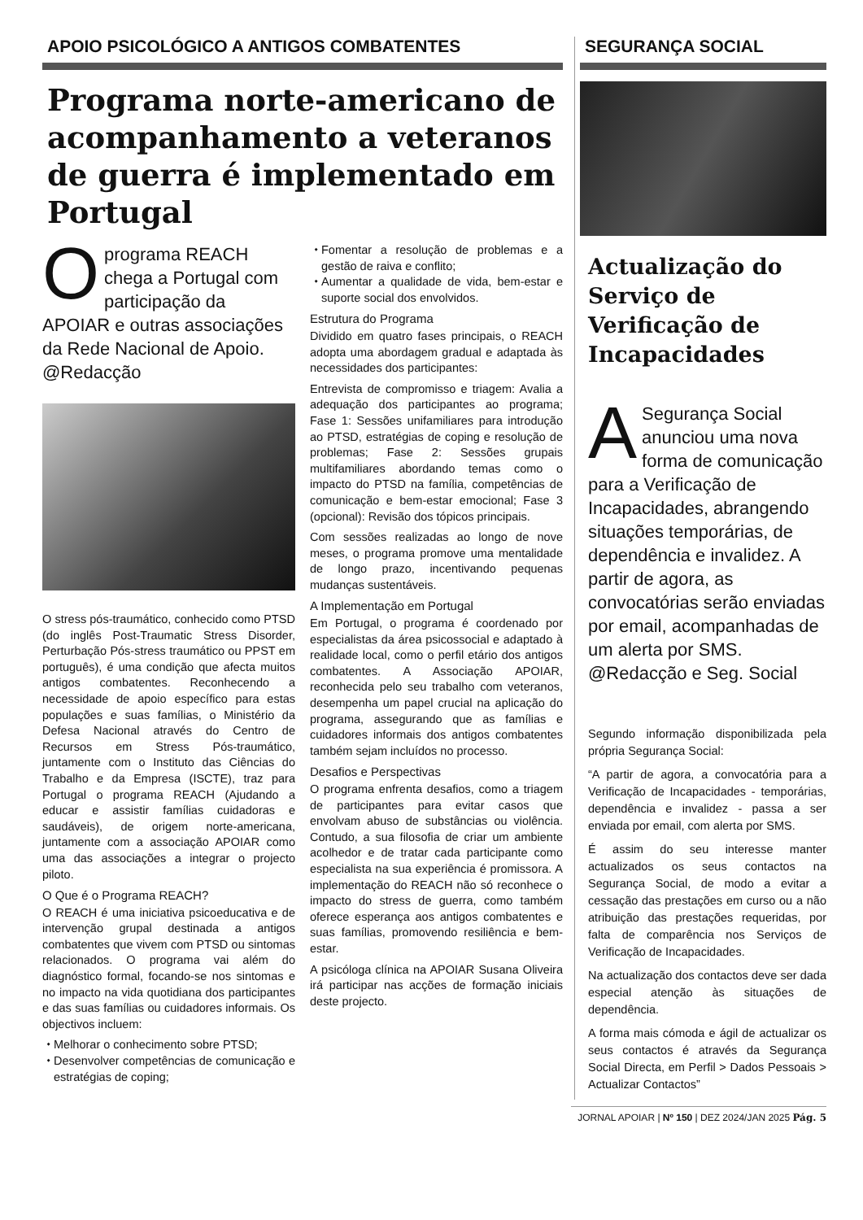APOIO PSICOLÓGICO A ANTIGOS COMBATENTES
Programa norte-americano de acompanhamento a veteranos de guerra é implementado em Portugal
O programa REACH chega a Portugal com participação da APOIAR e outras associações da Rede Nacional de Apoio. @Redacção
O stress pós-traumático, conhecido como PTSD (do inglês Post-Traumatic Stress Disorder, Perturbação Pós-stress traumático ou PPST em português), é uma condição que afecta muitos antigos combatentes. Reconhecendo a necessidade de apoio específico para estas populações e suas famílias, o Ministério da Defesa Nacional através do Centro de Recursos em Stress Pós-traumático, juntamente com o Instituto das Ciências do Trabalho e da Empresa (ISCTE), traz para Portugal o programa REACH (Ajudando a educar e assistir famílias cuidadoras e saudáveis), de origem norte-americana, juntamente com a associação APOIAR como uma das associações a integrar o projecto piloto.
O Que é o Programa REACH?
O REACH é uma iniciativa psicoeducativa e de intervenção grupal destinada a antigos combatentes que vivem com PTSD ou sintomas relacionados. O programa vai além do diagnóstico formal, focando-se nos sintomas e no impacto na vida quotidiana dos participantes e das suas famílias ou cuidadores informais. Os objectivos incluem:
Melhorar o conhecimento sobre PTSD;
Desenvolver competências de comunicação e estratégias de coping;
Fomentar a resolução de problemas e a gestão de raiva e conflito;
Aumentar a qualidade de vida, bem-estar e suporte social dos envolvidos.
Estrutura do Programa
Dividido em quatro fases principais, o REACH adopta uma abordagem gradual e adaptada às necessidades dos participantes:
Entrevista de compromisso e triagem: Avalia a adequação dos participantes ao programa; Fase 1: Sessões unifamiliares para introdução ao PTSD, estratégias de coping e resolução de problemas; Fase 2: Sessões grupais multifamiliares abordando temas como o impacto do PTSD na família, competências de comunicação e bem-estar emocional; Fase 3 (opcional): Revisão dos tópicos principais.
Com sessões realizadas ao longo de nove meses, o programa promove uma mentalidade de longo prazo, incentivando pequenas mudanças sustentáveis.
A Implementação em Portugal
Em Portugal, o programa é coordenado por especialistas da área psicossocial e adaptado à realidade local, como o perfil etário dos antigos combatentes. A Associação APOIAR, reconhecida pelo seu trabalho com veteranos, desempenha um papel crucial na aplicação do programa, assegurando que as famílias e cuidadores informais dos antigos combatentes também sejam incluídos no processo.
Desafios e Perspectivas
O programa enfrenta desafios, como a triagem de participantes para evitar casos que envolvam abuso de substâncias ou violência. Contudo, a sua filosofia de criar um ambiente acolhedor e de tratar cada participante como especialista na sua experiência é promissora. A implementação do REACH não só reconhece o impacto do stress de guerra, como também oferece esperança aos antigos combatentes e suas famílias, promovendo resiliência e bem-estar.
A psicóloga clínica na APOIAR Susana Oliveira irá participar nas acções de formação iniciais deste projecto.
SEGURANÇA SOCIAL
Actualização do Serviço de Verificação de Incapacidades
A Segurança Social anunciou uma nova forma de comunicação para a Verificação de Incapacidades, abrangendo situações temporárias, de dependência e invalidez. A partir de agora, as convocatórias serão enviadas por email, acompanhadas de um alerta por SMS.
@Redacção e Seg. Social
Segundo informação disponibilizada pela própria Segurança Social:
“A partir de agora, a convocatória para a Verificação de Incapacidades - temporárias, dependência e invalidez - passa a ser enviada por email, com alerta por SMS.
É assim do seu interesse manter actualizados os seus contactos na Segurança Social, de modo a evitar a cessação das prestações em curso ou a não atribuição das prestações requeridas, por falta de comparência nos Serviços de Verificação de Incapacidades.
Na actualização dos contactos deve ser dada especial atenção às situações de dependência.
A forma mais cómoda e ágil de actualizar os seus contactos é através da Segurança Social Directa, em Perfil > Dados Pessoais > Actualizar Contactos”
JORNAL APOIAR | Nº 150 | DEZ 2024/JAN 2025 Pág. 5